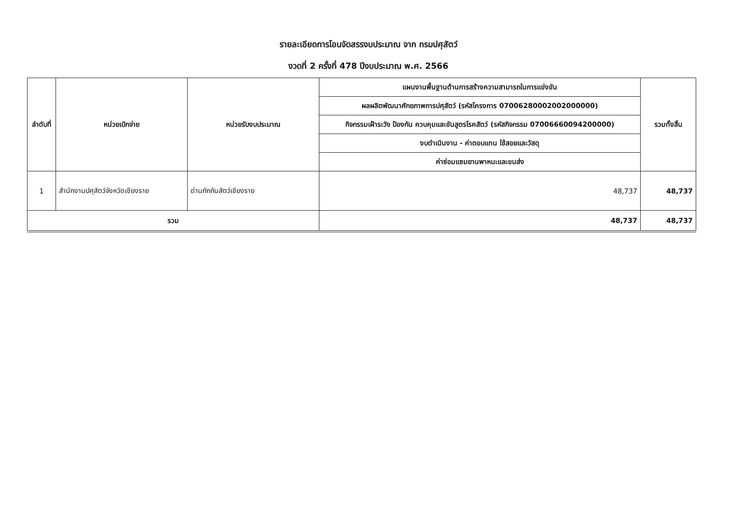รายละเอียดการโอนจัดสรรงบประมาณ จาก กรมปศุสัตว์
งวดที่ 2 ครั้งที่ 478 ปีงบประมาณ พ.ศ. 2566
| ลำดับที่ | หน่วยเบิกจ่าย | หน่วยรับงบประมาณ | แผนงานพื้นฐานด้านการสร้างความสามารถในการแข่งขัน | รวมทั้งสิ้น |
| --- | --- | --- | --- | --- |
| | | | ผลผลิตพัฒนาศักยภาพการปศุสัตว์ (รหัสโครงการ 07006280002002000000) | |
| | | | กิจกรรมเฝ้าระวัง ป้องกัน ควบคุมและชันสูตรโรคสัตว์ (รหัสกิจกรรม 07006660094200000) | |
| | | | งบดำเนินงาน - ค่าตอบแทน ใช้สอยและวัสดุ | |
| | | | ค่าซ่อมแซมยานพาหนะและขนส่ง | |
| 1 | สำนักงานปศุสัตว์จังหวัดเชียงราย | ด่านกักกันสัตว์เชียงราย | 48,737 | 48,737 |
| รวม | | | 48,737 | 48,737 |